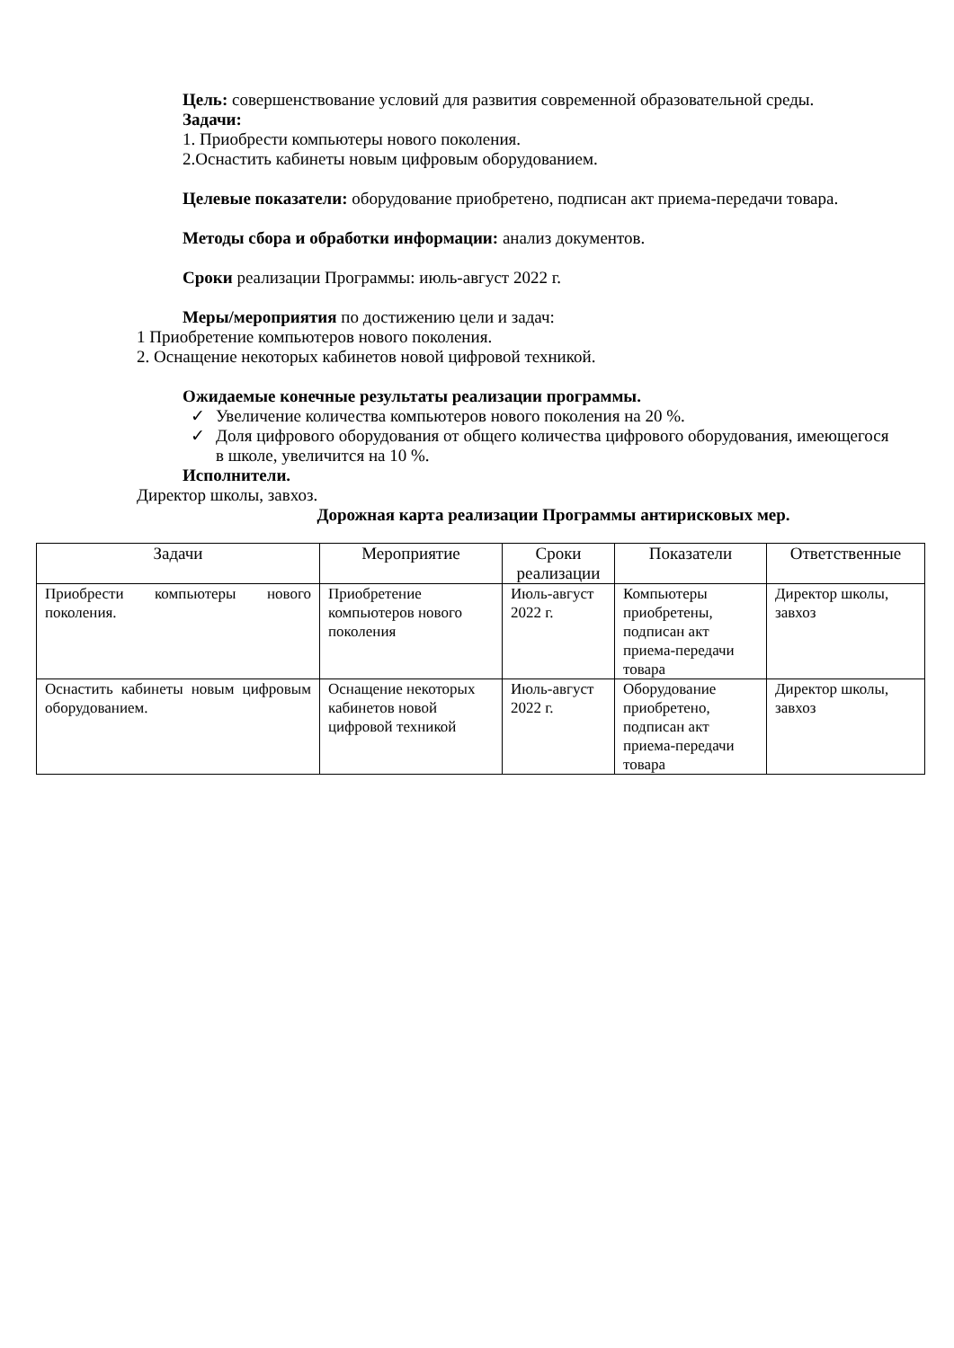Цель: совершенствование условий для развития современной образовательной среды.
Задачи:
1. Приобрести компьютеры нового поколения.
2.Оснастить кабинеты новым цифровым оборудованием.
Целевые показатели: оборудование приобретено, подписан акт приема-передачи товара.
Методы сбора и обработки информации: анализ документов.
Сроки реализации Программы: июль-август 2022 г.
Меры/мероприятия по достижению цели и задач:
1 Приобретение компьютеров нового поколения.
2. Оснащение некоторых кабинетов новой цифровой техникой.
Ожидаемые конечные результаты реализации программы.
✓ Увеличение количества компьютеров нового поколения на 20 %.
✓ Доля цифрового оборудования от общего количества цифрового оборудования, имеющегося в школе, увеличится на 10 %.
Исполнители.
Директор школы, завхоз.
Дорожная карта реализации Программы антирисковых мер.
| Задачи | Мероприятие | Сроки реализации | Показатели | Ответственные |
| Приобрести компьютеры нового поколения. | Приобретение компьютеров нового поколения | Июль-август 2022 г. | Компьютеры приобретены, подписан акт приема-передачи товара | Директор школы, завхоз |
| Оснастить кабинеты новым цифровым оборудованием. | Оснащение некоторых кабинетов новой цифровой техникой | Июль-август 2022 г. | Оборудование приобретено, подписан акт приема-передачи товара | Директор школы, завхоз |